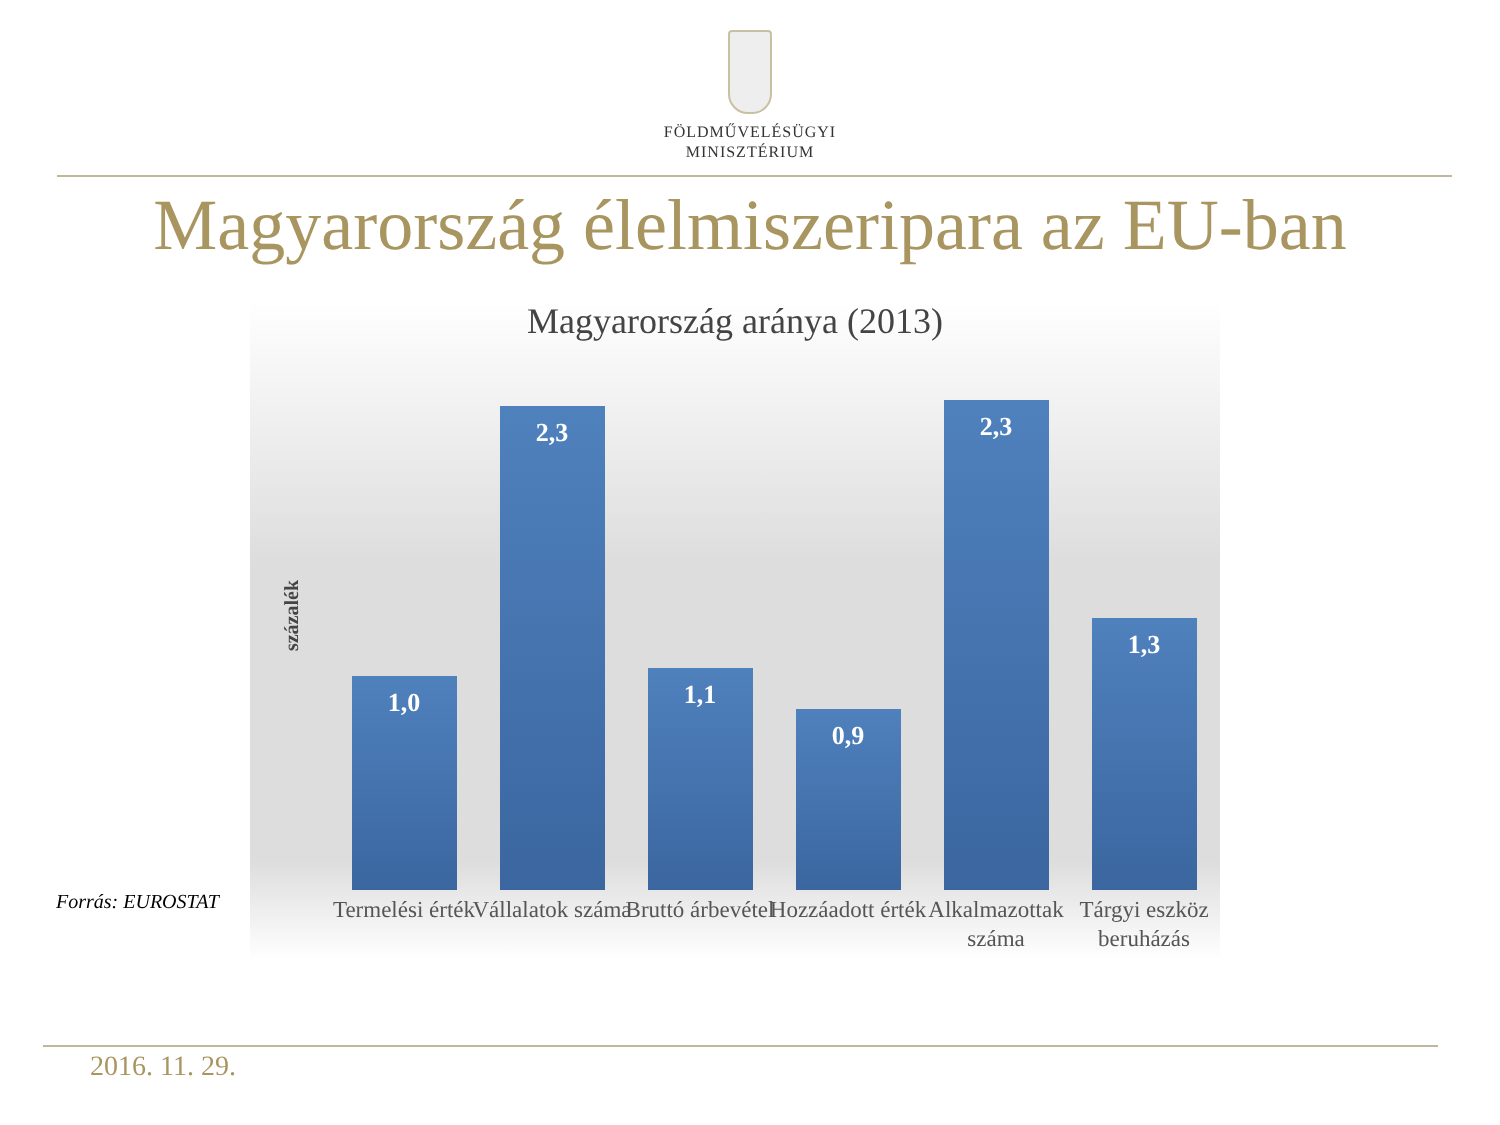FÖLDMŰVELÉSÜGYI
MINISZTÉRIUM
Magyarország élelmiszeripara az EU-ban
Magyarország aránya (2013)
százalék
1,0
Termelési érték
2,3
Vállalatok száma
1,1
Bruttó árbevétel
0,9
Hozzáadott érték
2,3
Alkalmazottak száma
1,3
Tárgyi eszköz beruházás
Forrás: EUROSTAT
2016. 11. 29.